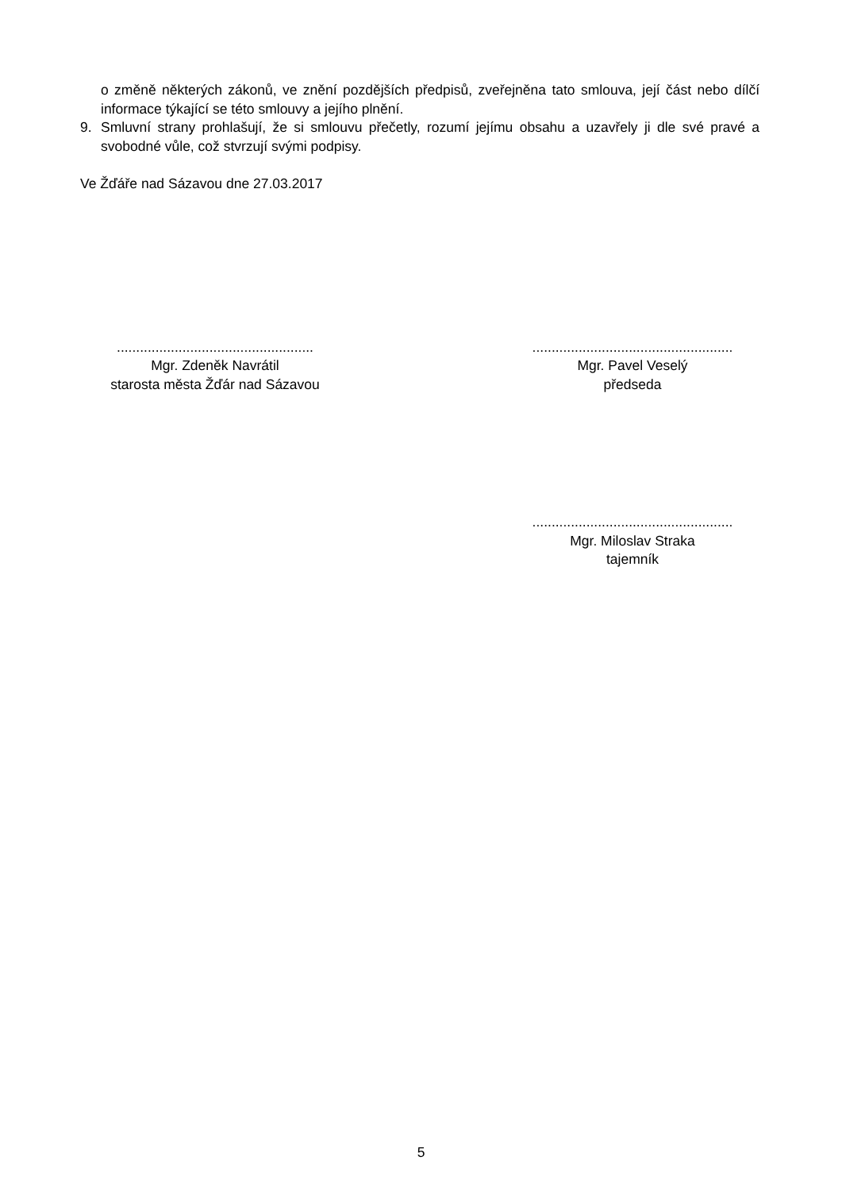o změně některých zákonů, ve znění pozdějších předpisů, zveřejněna tato smlouva, její část nebo dílčí informace týkající se této smlouvy a jejího plnění.
9. Smluvní strany prohlašují, že si smlouvu přečetly, rozumí jejímu obsahu a uzavřely ji dle své pravé a svobodné vůle, což stvrzují svými podpisy.
Ve Žďáře nad Sázavou dne 27.03.2017
...................................................
Mgr. Zdeněk Navrátil
starosta města Žďár nad Sázavou
....................................................
Mgr. Pavel Veselý
předseda
....................................................
Mgr. Miloslav Straka
tajemník
5